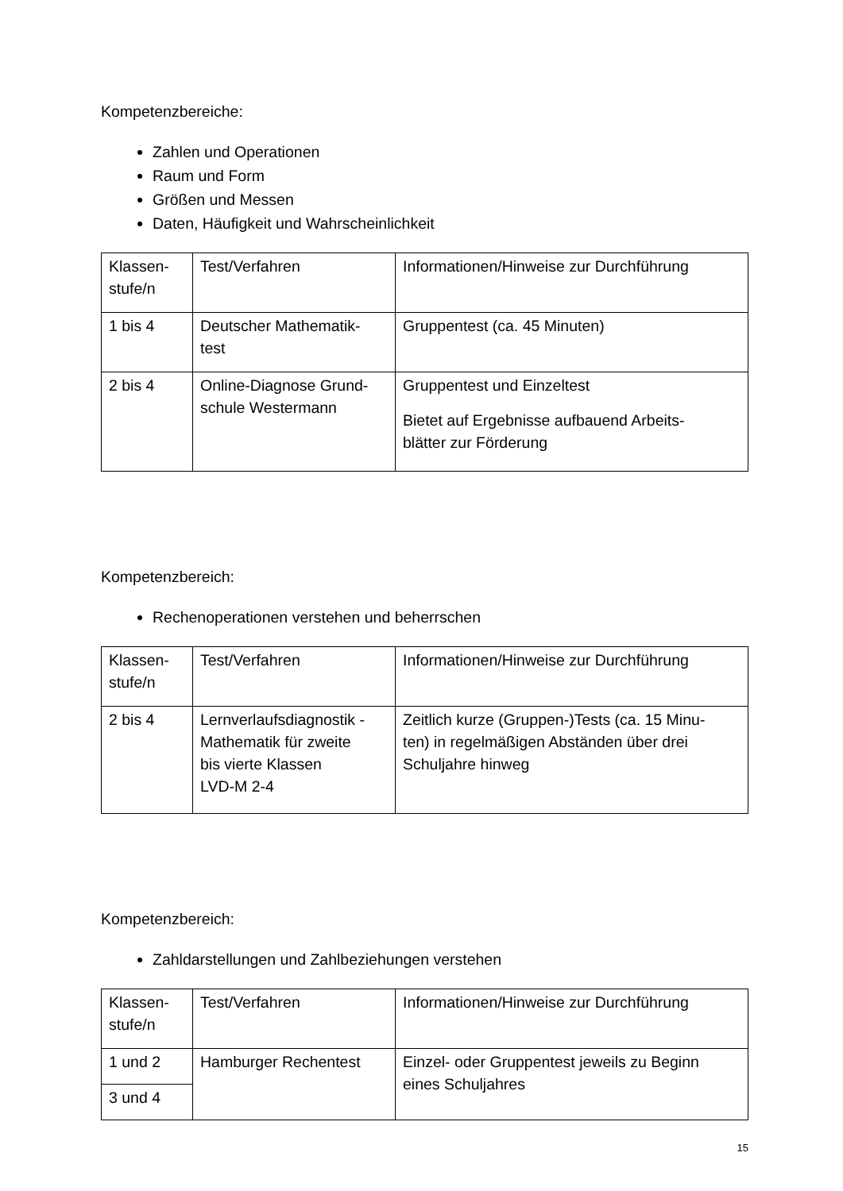Kompetenzbereiche:
Zahlen und Operationen
Raum und Form
Größen und Messen
Daten, Häufigkeit und Wahrscheinlichkeit
| Klassen- stufe/n | Test/Verfahren | Informationen/Hinweise zur Durchführung |
| 1 bis 4 | Deutscher Mathematik- test | Gruppentest (ca. 45 Minuten) |
| 2 bis 4 | Online-Diagnose Grund- schule Westermann | Gruppentest und Einzeltest Bietet auf Ergebnisse aufbauend Arbeits- blätter zur Förderung |
Kompetenzbereich:
Rechenoperationen verstehen und beherrschen
| Klassen- stufe/n | Test/Verfahren | Informationen/Hinweise zur Durchführung |
| 2 bis 4 | Lernverlaufsdiagnostik - Mathematik für zweite bis vierte Klassen LVD-M 2-4 | Zeitlich kurze (Gruppen-)Tests (ca. 15 Minu- ten) in regelmäßigen Abständen über drei Schuljahre hinweg |
Kompetenzbereich:
Zahldarstellungen und Zahlbeziehungen verstehen
| Klassen- stufe/n | Test/Verfahren | Informationen/Hinweise zur Durchführung |
| 1 und 2 | Hamburger Rechentest | Einzel- oder Gruppentest jeweils zu Beginn eines Schuljahres |
| 3 und 4 | | |
15